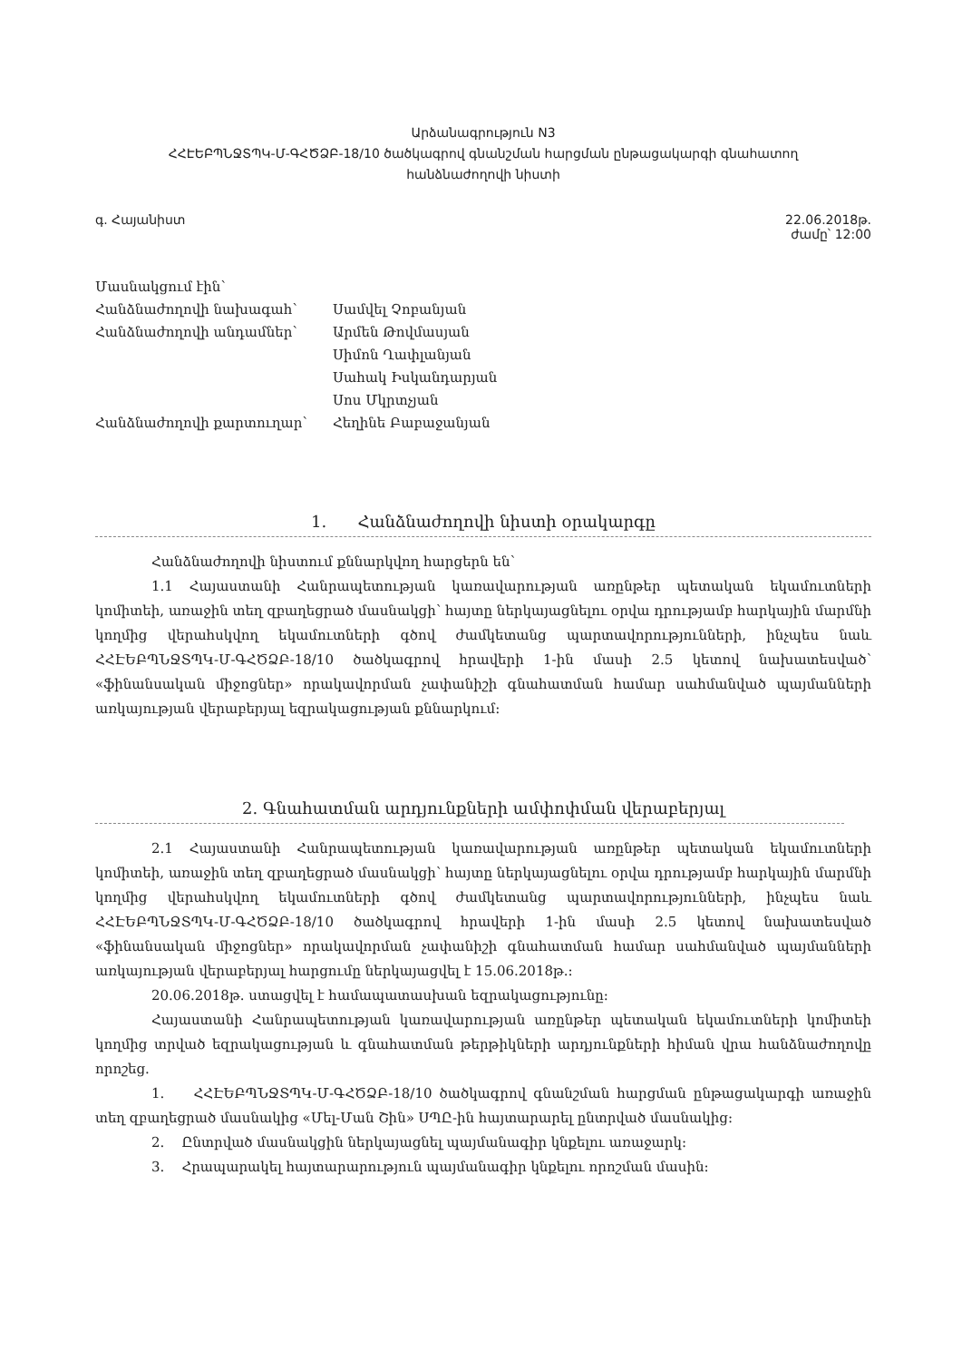Արձանագրություն N3
ՀՀԷԵԲՊՆՋՏՊԿ-Մ-ԳՀԾՁԲ-18/10 ծածկագրով գնանշման հարցման ընթացակարգի գնահատող
հանձնաժողովի նիստի
գ. Հայանիստ 22.06.2018թ.
ժամը՝ 12:00
| Մասնակցում էին՝ | |
| Հանձնաժողովի նախագահ՝ | Սամվել Չոբանյան |
| Հանձնաժողովի անդամներ՝ | Արմեն Թովմասյան |
| | Սիմոն Ղափլանյան |
| | Սահակ Իսկանդարյան |
| | Սոս Մկրտչյան |
| Հանձնաժողովի քարտուղար՝ | Հեղինե Բաբաջանյան |
1. Հանձնաժողովի նիստի օրակարգը
Հանձնաժողովի նիստում քննարկվող հարցերն են՝
1.1 Հայաստանի Հանրապետության կառավարության առընթեր պետական եկամուտների կոմիտեի, առաջին տեղ զբաղեցրած մասնակցի՝ հայտը ներկայացնելու օրվա դրությամբ հարկային մարմնի կողմից վերահսկվող եկամուտների գծով ժամկետանց պարտավորությունների, ինչպես նաև ՀՀԷԵԲՊՆՋՏՊԿ-Մ-ԳՀԾՁԲ-18/10 ծածկագրով հրավերի 1-ին մասի 2.5 կետով նախատեսված՝ «ֆինանսական միջոցներ» որակավորման չափանիշի գնահատման համար սահմանված պայմանների առկայության վերաբերյալ եզրակացության քննարկում:
2. Գնահատման արդյունքների ամփոփման վերաբերյալ
2.1 Հայաստանի Հանրապետության կառավարության առընթեր պետական եկամուտների կոմիտեի, առաջին տեղ զբաղեցրած մասնակցի՝ հայտը ներկայացնելու օրվա դրությամբ հարկային մարմնի կողմից վերահսկվող եկամուտների գծով ժամկետանց պարտավորությունների, ինչպես նաև ՀՀԷԵԲՊՆՋՏՊԿ-Մ-ԳՀԾՁԲ-18/10 ծածկագրով հրավերի 1-ին մասի 2.5 կետով նախատեսված «ֆինանսական միջոցներ» որակավորման չափանիշի գնահատման համար սահմանված պայմանների առկայության վերաբերյալ հարցումը ներկայացվել է 15.06.2018թ.:
20.06.2018թ. ստացվել է համապատասխան եզրակացությունը:
Հայաստանի Հանրապետության կառավարության առընթեր պետական եկամուտների կոմիտեի կողմից տրված եզրակացության և գնահատման թերթիկների արդյունքների հիման վրա հանձնաժողովը որոշեց.
1. ՀՀԷԵԲՊՆՋՏՊԿ-Մ-ԳՀԾՁԲ-18/10 ծածկագրով գնանշման հարցման ընթացակարգի առաջին տեղ զբաղեցրած մասնակից «Մել-Ման Շին» ՍՊԸ-ին հայտարարել ընտրված մասնակից:
2. Ընտրված մասնակցին ներկայացնել պայմանագիր կնքելու առաջարկ:
3. Հրապարակել հայտարարություն պայմանագիր կնքելու որոշման մասին: